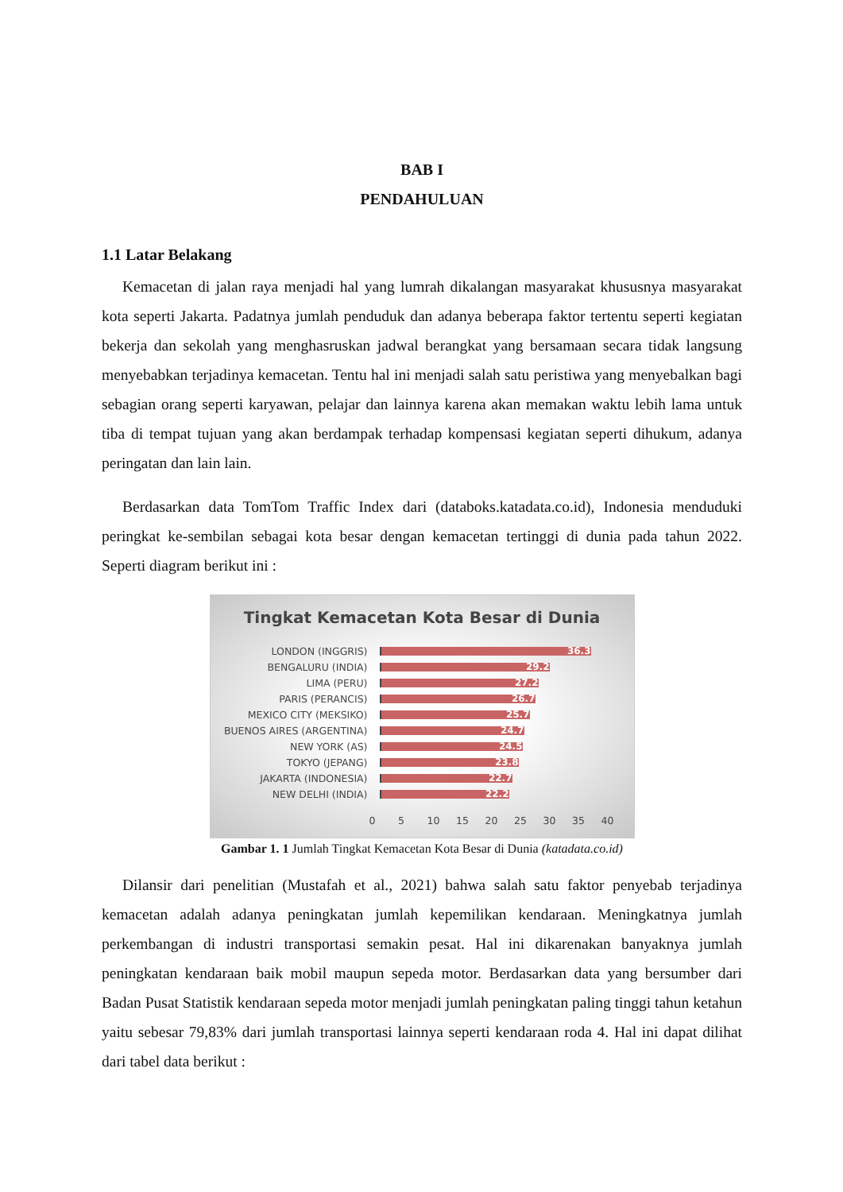BAB I
PENDAHULUAN
1.1 Latar Belakang
Kemacetan di jalan raya menjadi hal yang lumrah dikalangan masyarakat khususnya masyarakat kota seperti Jakarta. Padatnya jumlah penduduk dan adanya beberapa faktor tertentu seperti kegiatan bekerja dan sekolah yang menghasruskan jadwal berangkat yang bersamaan secara tidak langsung menyebabkan terjadinya kemacetan. Tentu hal ini menjadi salah satu peristiwa yang menyebalkan bagi sebagian orang seperti karyawan, pelajar dan lainnya karena akan memakan waktu lebih lama untuk tiba di tempat tujuan yang akan berdampak terhadap kompensasi kegiatan seperti dihukum, adanya peringatan dan lain lain.
Berdasarkan data TomTom Traffic Index dari (databoks.katadata.co.id), Indonesia menduduki peringkat ke-sembilan sebagai kota besar dengan kemacetan tertinggi di dunia pada tahun 2022. Seperti diagram berikut ini :
Tingkat Kemacetan Kota Besar di Dunia
LONDON (INGGRIS) 36.3
BENGALURU (INDIA) 29.2
LIMA (PERU) 27.2
PARIS (PERANCIS) 26.7
MEXICO CITY (MEKSIKO) 25.7
BUENOS AIRES (ARGENTINA) 24.7
NEW YORK (AS) 24.5
TOKYO (JEPANG) 23.8
JAKARTA (INDONESIA) 22.7
NEW DELHI (INDIA) 22.2
0 5 10 15 20 25 30 35 40
Gambar 1. 1 Jumlah Tingkat Kemacetan Kota Besar di Dunia (katadata.co.id)
Dilansir dari penelitian (Mustafah et al., 2021) bahwa salah satu faktor penyebab terjadinya kemacetan adalah adanya peningkatan jumlah kepemilikan kendaraan. Meningkatnya jumlah perkembangan di industri transportasi semakin pesat. Hal ini dikarenakan banyaknya jumlah peningkatan kendaraan baik mobil maupun sepeda motor. Berdasarkan data yang bersumber dari Badan Pusat Statistik kendaraan sepeda motor menjadi jumlah peningkatan paling tinggi tahun ketahun yaitu sebesar 79,83% dari jumlah transportasi lainnya seperti kendaraan roda 4. Hal ini dapat dilihat dari tabel data berikut :